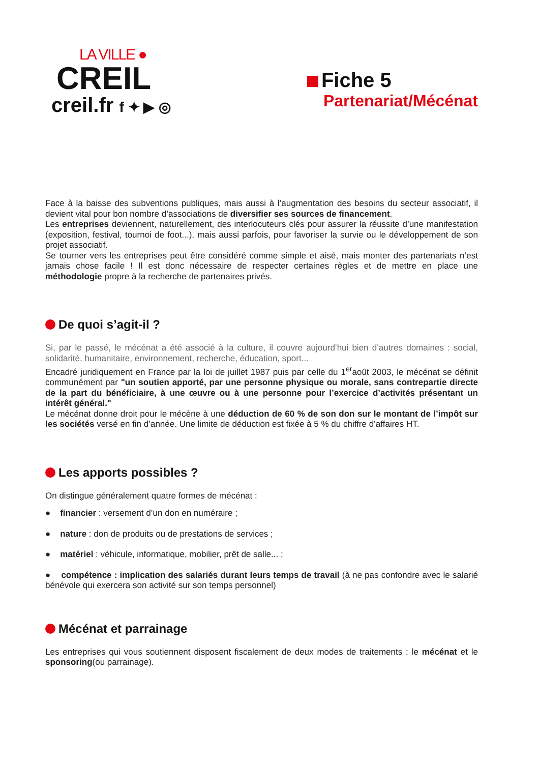LA VILLE ●
CREIL
creil.fr f ✦ ▶ ◎
Fiche 5
Partenariat/Mécénat
Face à la baisse des subventions publiques, mais aussi à l’augmentation des besoins du secteur associatif, il devient vital pour bon nombre d’associations de diversifier ses sources de financement.
Les entreprises deviennent, naturellement, des interlocuteurs clés pour assurer la réussite d’une manifestation (exposition, festival, tournoi de foot...), mais aussi parfois, pour favoriser la survie ou le développement de son projet associatif.
Se tourner vers les entreprises peut être considéré comme simple et aisé, mais monter des partenariats n’est jamais chose facile ! Il est donc nécessaire de respecter certaines règles et de mettre en place une méthodologie propre à la recherche de partenaires privés.
De quoi s’agit-il ?
Si, par le passé, le mécénat a été associé à la culture, il couvre aujourd’hui bien d’autres domaines : social, solidarité, humanitaire, environnement, recherche, éducation, sport...
Encadré juridiquement en France par la loi de juillet 1987 puis par celle du 1<sup>er</sup>août 2003, le mécénat se définit communément par "un soutien apporté, par une personne physique ou morale, sans contrepartie directe de la part du bénéficiaire, à une œuvre ou à une personne pour l’exercice d’activités présentant un intérêt général."
Le mécénat donne droit pour le mécène à une déduction de 60 % de son don sur le montant de l’impôt sur les sociétés versé en fin d’année. Une limite de déduction est fixée à 5 % du chiffre d’affaires HT.
Les apports possibles ?
On distingue généralement quatre formes de mécénat :
● financier : versement d’un don en numéraire ;
● nature : don de produits ou de prestations de services ;
● matériel : véhicule, informatique, mobilier, prêt de salle... ;
● compétence : implication des salariés durant leurs temps de travail (à ne pas confondre avec le salarié bénévole qui exercera son activité sur son temps personnel)
Mécénat et parrainage
Les entreprises qui vous soutiennent disposent fiscalement de deux modes de traitements : le mécénat et le sponsoring(ou parrainage).